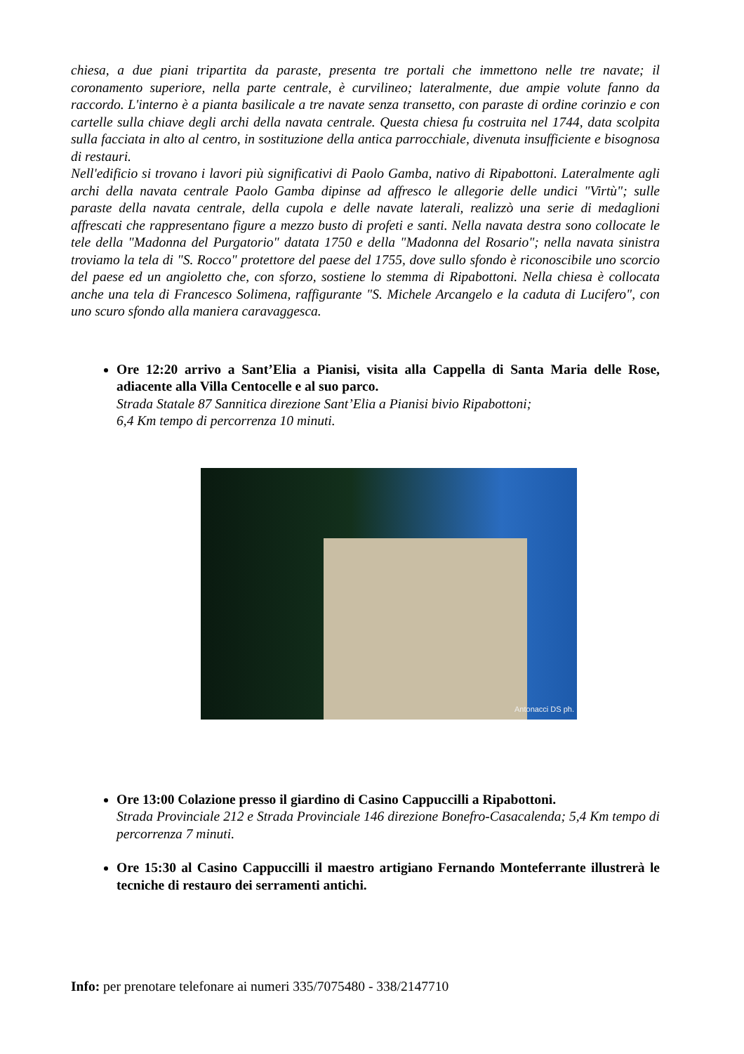chiesa, a due piani tripartita da paraste, presenta tre portali che immettono nelle tre navate; il coronamento superiore, nella parte centrale, è curvilineo; lateralmente, due ampie volute fanno da raccordo. L'interno è a pianta basilicale a tre navate senza transetto, con paraste di ordine corinzio e con cartelle sulla chiave degli archi della navata centrale. Questa chiesa fu costruita nel 1744, data scolpita sulla facciata in alto al centro, in sostituzione della antica parrocchiale, divenuta insufficiente e bisognosa di restauri.
Nell'edificio si trovano i lavori più significativi di Paolo Gamba, nativo di Ripabottoni. Lateralmente agli archi della navata centrale Paolo Gamba dipinse ad affresco le allegorie delle undici "Virtù"; sulle paraste della navata centrale, della cupola e delle navate laterali, realizzò una serie di medaglioni affrescati che rappresentano figure a mezzo busto di profeti e santi. Nella navata destra sono collocate le tele della "Madonna del Purgatorio" datata 1750 e della "Madonna del Rosario"; nella navata sinistra troviamo la tela di "S. Rocco" protettore del paese del 1755, dove sullo sfondo è riconoscibile uno scorcio del paese ed un angioletto che, con sforzo, sostiene lo stemma di Ripabottoni. Nella chiesa è collocata anche una tela di Francesco Solimena, raffigurante "S. Michele Arcangelo e la caduta di Lucifero", con uno scuro sfondo alla maniera caravaggesca.
Ore 12:20 arrivo a Sant’Elia a Pianisi, visita alla Cappella di Santa Maria delle Rose, adiacente alla Villa Centocelle e al suo parco.
Strada Statale 87 Sannitica direzione Sant’Elia a Pianisi bivio Ripabottoni;
6,4 Km tempo di percorrenza 10 minuti.
Antonacci DS ph.
Ore 13:00 Colazione presso il giardino di Casino Cappuccilli a Ripabottoni.
Strada Provinciale 212 e Strada Provinciale 146 direzione Bonefro-Casacalenda; 5,4 Km tempo di percorrenza 7 minuti.
Ore 15:30 al Casino Cappuccilli il maestro artigiano Fernando Monteferrante illustrerà le tecniche di restauro dei serramenti antichi.
Info: per prenotare telefonare ai numeri 335/7075480 - 338/2147710